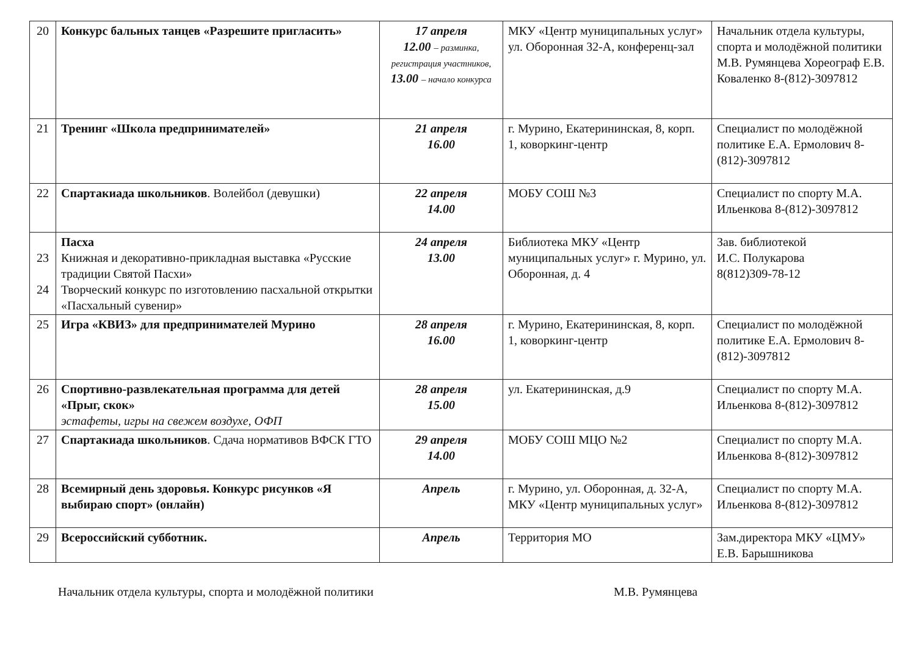| 20 | Конкурс бальных танцев «Разрешите пригласить» | 17 апреля 12.00 – разминка, регистрация участников, 13.00 – начало конкурса | МКУ «Центр муниципальных услуг» ул. Оборонная 32-А, конференц-зал | Начальник отдела культуры, спорта и молодёжной политики М.В. Румянцева Хореограф Е.В. Коваленко 8-(812)-3097812 |
| 21 | Тренинг «Школа предпринимателей» | 21 апреля 16.00 | г. Мурино, Екатерининская, 8, корп. 1, коворкинг-центр | Специалист по молодёжной политике Е.А. Ермолович 8-(812)-3097812 |
| 22 | Спартакиада школьников . Волейбол (девушки) | 22 апреля 14.00 | МОБУ СОШ №3 | Специалист по спорту М.А. Ильенкова 8-(812)-3097812 |
| 23 24 | Пасха Книжная и декоративно-прикладная выставка «Русские традиции Святой Пасхи» Творческий конкурс по изготовлению пасхальной открытки «Пасхальный сувенир» | 24 апреля 13.00 | Библиотека МКУ «Центр муниципальных услуг» г. Мурино, ул. Оборонная, д. 4 | Зав. библиотекой И.С. Полукарова 8(812)309-78-12 |
| 25 | Игра «КВИЗ» для предпринимателей Мурино | 28 апреля 16.00 | г. Мурино, Екатерининская, 8, корп. 1, коворкинг-центр | Специалист по молодёжной политике Е.А. Ермолович 8-(812)-3097812 |
| 26 | Спортивно-развлекательная программа для детей «Прыг, скок» эстафеты, игры на свежем воздухе, ОФП | 28 апреля 15.00 | ул. Екатерининская, д.9 | Специалист по спорту М.А. Ильенкова 8-(812)-3097812 |
| 27 | Спартакиада школьников . Сдача нормативов ВФСК ГТО | 29 апреля 14.00 | МОБУ СОШ МЦО №2 | Специалист по спорту М.А. Ильенкова 8-(812)-3097812 |
| 28 | Всемирный день здоровья. Конкурс рисунков «Я выбираю спорт» (онлайн) | Апрель | г. Мурино, ул. Оборонная, д. 32-А, МКУ «Центр муниципальных услуг» | Специалист по спорту М.А. Ильенкова 8-(812)-3097812 |
| 29 | Всероссийский субботник. | Апрель | Территория МО | Зам.директора МКУ «ЦМУ» Е.В. Барышникова |
Начальник отдела культуры, спорта и молодёжной политики М.В. Румянцева